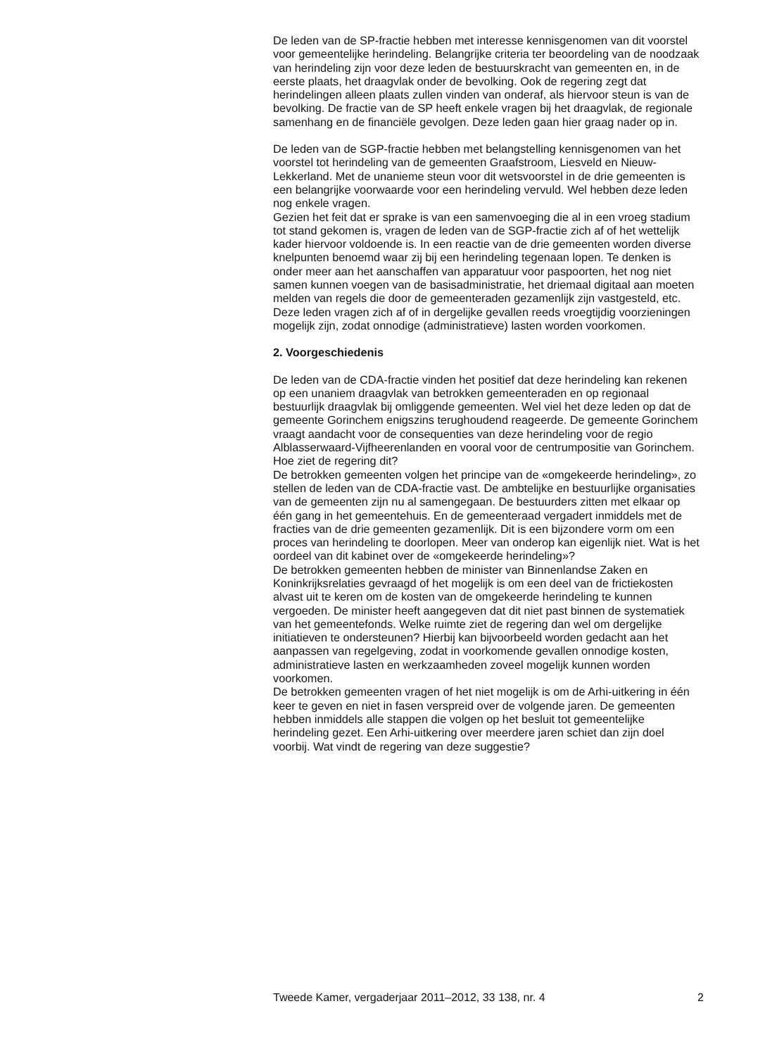De leden van de SP-fractie hebben met interesse kennisgenomen van dit voorstel voor gemeentelijke herindeling. Belangrijke criteria ter beoordeling van de noodzaak van herindeling zijn voor deze leden de bestuurskracht van gemeenten en, in de eerste plaats, het draagvlak onder de bevolking. Ook de regering zegt dat herindelingen alleen plaats zullen vinden van onderaf, als hiervoor steun is van de bevolking. De fractie van de SP heeft enkele vragen bij het draagvlak, de regionale samenhang en de financiële gevolgen. Deze leden gaan hier graag nader op in.
De leden van de SGP-fractie hebben met belangstelling kennisgenomen van het voorstel tot herindeling van de gemeenten Graafstroom, Liesveld en Nieuw-Lekkerland. Met de unanieme steun voor dit wetsvoorstel in de drie gemeenten is een belangrijke voorwaarde voor een herindeling vervuld. Wel hebben deze leden nog enkele vragen.
Gezien het feit dat er sprake is van een samenvoeging die al in een vroeg stadium tot stand gekomen is, vragen de leden van de SGP-fractie zich af of het wettelijk kader hiervoor voldoende is. In een reactie van de drie gemeenten worden diverse knelpunten benoemd waar zij bij een herindeling tegenaan lopen. Te denken is onder meer aan het aanschaffen van apparatuur voor paspoorten, het nog niet samen kunnen voegen van de basisadministratie, het driemaal digitaal aan moeten melden van regels die door de gemeenteraden gezamenlijk zijn vastgesteld, etc. Deze leden vragen zich af of in dergelijke gevallen reeds vroegtijdig voorzieningen mogelijk zijn, zodat onnodige (administratieve) lasten worden voorkomen.
2. Voorgeschiedenis
De leden van de CDA-fractie vinden het positief dat deze herindeling kan rekenen op een unaniem draagvlak van betrokken gemeenteraden en op regionaal bestuurlijk draagvlak bij omliggende gemeenten. Wel viel het deze leden op dat de gemeente Gorinchem enigszins terughoudend reageerde. De gemeente Gorinchem vraagt aandacht voor de consequenties van deze herindeling voor de regio Alblasserwaard-Vijfheerenlanden en vooral voor de centrumpositie van Gorinchem. Hoe ziet de regering dit?
De betrokken gemeenten volgen het principe van de «omgekeerde herindeling», zo stellen de leden van de CDA-fractie vast. De ambtelijke en bestuurlijke organisaties van de gemeenten zijn nu al samengegaan. De bestuurders zitten met elkaar op één gang in het gemeentehuis. En de gemeenteraad vergadert inmiddels met de fracties van de drie gemeenten gezamenlijk. Dit is een bijzondere vorm om een proces van herindeling te doorlopen. Meer van onderop kan eigenlijk niet. Wat is het oordeel van dit kabinet over de «omgekeerde herindeling»?
De betrokken gemeenten hebben de minister van Binnenlandse Zaken en Koninkrijksrelaties gevraagd of het mogelijk is om een deel van de frictiekosten alvast uit te keren om de kosten van de omgekeerde herindeling te kunnen vergoeden. De minister heeft aangegeven dat dit niet past binnen de systematiek van het gemeentefonds. Welke ruimte ziet de regering dan wel om dergelijke initiatieven te ondersteunen? Hierbij kan bijvoorbeeld worden gedacht aan het aanpassen van regelgeving, zodat in voorkomende gevallen onnodige kosten, administratieve lasten en werkzaamheden zoveel mogelijk kunnen worden voorkomen.
De betrokken gemeenten vragen of het niet mogelijk is om de Arhi-uitkering in één keer te geven en niet in fasen verspreid over de volgende jaren. De gemeenten hebben inmiddels alle stappen die volgen op het besluit tot gemeentelijke herindeling gezet. Een Arhi-uitkering over meerdere jaren schiet dan zijn doel voorbij. Wat vindt de regering van deze suggestie?
Tweede Kamer, vergaderjaar 2011–2012, 33 138, nr. 4 2